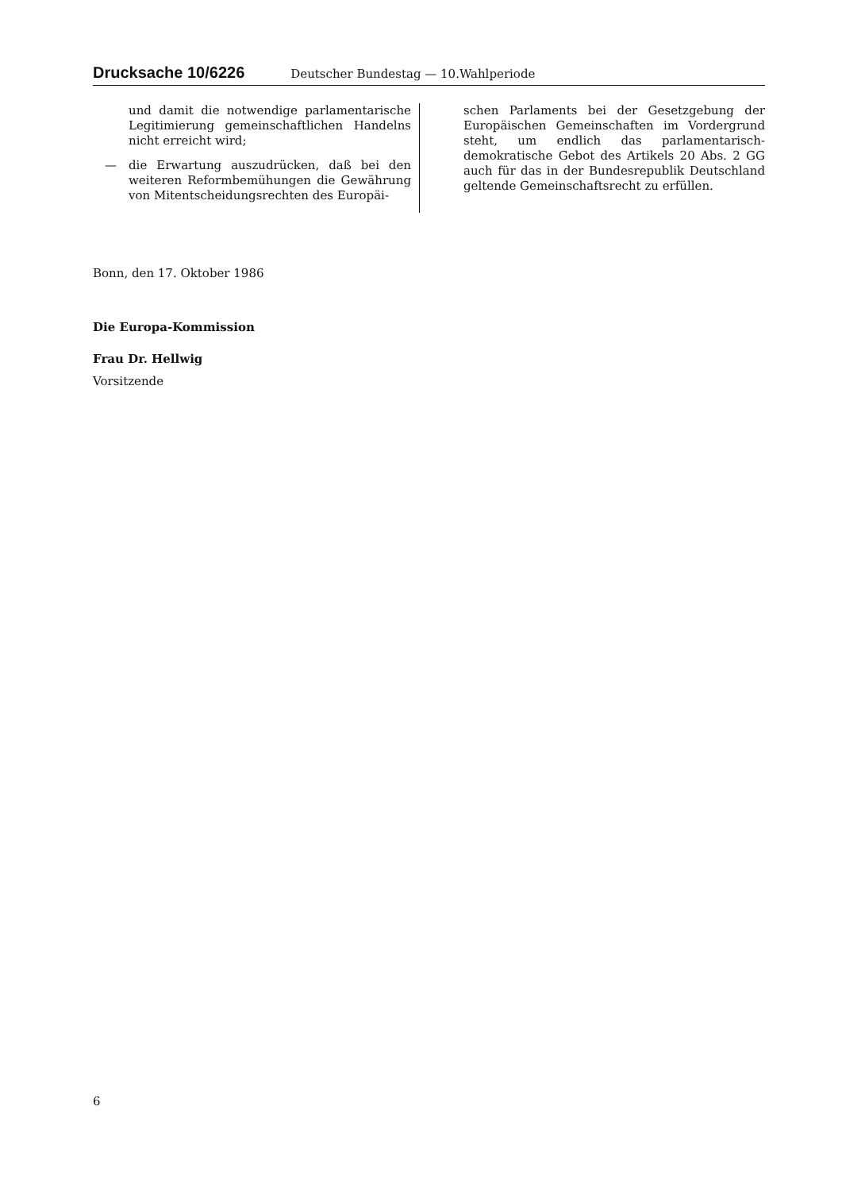Drucksache 10/6226 Deutscher Bundestag — 10.Wahlperiode
und damit die notwendige parlamentarische Legitimierung gemeinschaftlichen Handelns nicht erreicht wird;
—
die Erwartung auszudrücken, daß bei den weiteren Reformbemühungen die Gewährung von Mitentscheidungsrechten des Europäi-
schen Parlaments bei der Gesetzgebung der Europäischen Gemeinschaften im Vordergrund steht, um endlich das parlamentarisch-demokratische Gebot des Artikels 20 Abs. 2 GG auch für das in der Bundesrepublik Deutschland geltende Gemeinschaftsrecht zu erfüllen.
Bonn, den 17. Oktober 1986
Die Europa-Kommission
Frau Dr. Hellwig
Vorsitzende
6